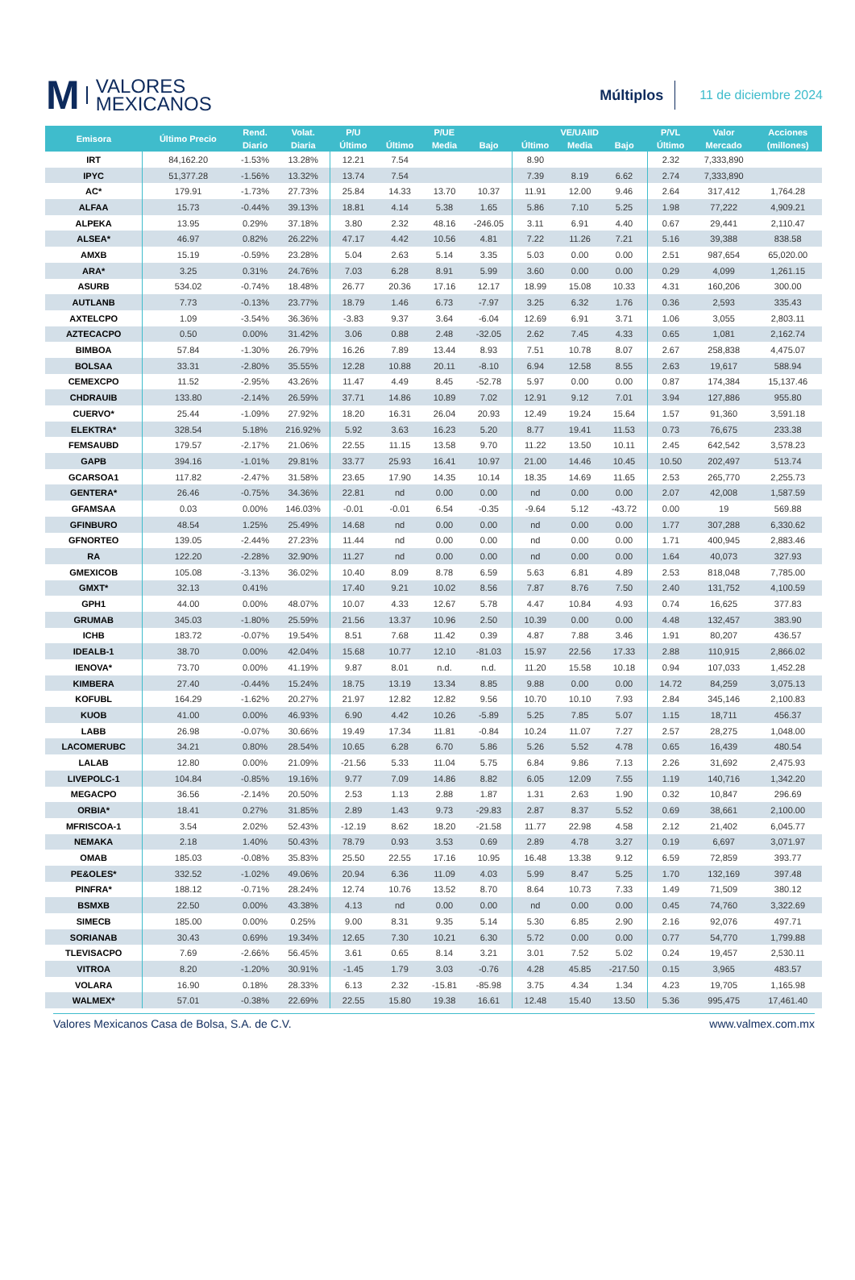M VALORES
MEXICANOS
Múltiplos
11 de diciembre 2024
| Emisora | Último Precio | Rend. | Volat. | P/U | P/UE | | | VE/UAIID | | | P/VL | Valor | Acciones |
| --- | --- | --- | --- | --- | --- | --- | --- | --- | --- | --- | --- | --- | --- |
| | | Diario | Diaria | Último | Último | Media | Bajo | Último | Media | Bajo | Último | Mercado | (millones) |
| IRT | 84,162.20 | -1.53% | 13.28% | 12.21 | 7.54 | | | 8.90 | | | 2.32 | 7,333,890 | |
| IPYC | 51,377.28 | -1.56% | 13.32% | 13.74 | 7.54 | | | 7.39 | 8.19 | 6.62 | 2.74 | 7,333,890 | |
| AC* | 179.91 | -1.73% | 27.73% | 25.84 | 14.33 | 13.70 | 10.37 | 11.91 | 12.00 | 9.46 | 2.64 | 317,412 | 1,764.28 |
| ALFAA | 15.73 | -0.44% | 39.13% | 18.81 | 4.14 | 5.38 | 1.65 | 5.86 | 7.10 | 5.25 | 1.98 | 77,222 | 4,909.21 |
| ALPEKA | 13.95 | 0.29% | 37.18% | 3.80 | 2.32 | 48.16 | -246.05 | 3.11 | 6.91 | 4.40 | 0.67 | 29,441 | 2,110.47 |
| ALSEA* | 46.97 | 0.82% | 26.22% | 47.17 | 4.42 | 10.56 | 4.81 | 7.22 | 11.26 | 7.21 | 5.16 | 39,388 | 838.58 |
| AMXB | 15.19 | -0.59% | 23.28% | 5.04 | 2.63 | 5.14 | 3.35 | 5.03 | 0.00 | 0.00 | 2.51 | 987,654 | 65,020.00 |
| ARA* | 3.25 | 0.31% | 24.76% | 7.03 | 6.28 | 8.91 | 5.99 | 3.60 | 0.00 | 0.00 | 0.29 | 4,099 | 1,261.15 |
| ASURB | 534.02 | -0.74% | 18.48% | 26.77 | 20.36 | 17.16 | 12.17 | 18.99 | 15.08 | 10.33 | 4.31 | 160,206 | 300.00 |
| AUTLANB | 7.73 | -0.13% | 23.77% | 18.79 | 1.46 | 6.73 | -7.97 | 3.25 | 6.32 | 1.76 | 0.36 | 2,593 | 335.43 |
| AXTELCPO | 1.09 | -3.54% | 36.36% | -3.83 | 9.37 | 3.64 | -6.04 | 12.69 | 6.91 | 3.71 | 1.06 | 3,055 | 2,803.11 |
| AZTECACPO | 0.50 | 0.00% | 31.42% | 3.06 | 0.88 | 2.48 | -32.05 | 2.62 | 7.45 | 4.33 | 0.65 | 1,081 | 2,162.74 |
| BIMBOA | 57.84 | -1.30% | 26.79% | 16.26 | 7.89 | 13.44 | 8.93 | 7.51 | 10.78 | 8.07 | 2.67 | 258,838 | 4,475.07 |
| BOLSAA | 33.31 | -2.80% | 35.55% | 12.28 | 10.88 | 20.11 | -8.10 | 6.94 | 12.58 | 8.55 | 2.63 | 19,617 | 588.94 |
| CEMEXCPO | 11.52 | -2.95% | 43.26% | 11.47 | 4.49 | 8.45 | -52.78 | 5.97 | 0.00 | 0.00 | 0.87 | 174,384 | 15,137.46 |
| CHDRAUIB | 133.80 | -2.14% | 26.59% | 37.71 | 14.86 | 10.89 | 7.02 | 12.91 | 9.12 | 7.01 | 3.94 | 127,886 | 955.80 |
| CUERVO* | 25.44 | -1.09% | 27.92% | 18.20 | 16.31 | 26.04 | 20.93 | 12.49 | 19.24 | 15.64 | 1.57 | 91,360 | 3,591.18 |
| ELEKTRA* | 328.54 | 5.18% | 216.92% | 5.92 | 3.63 | 16.23 | 5.20 | 8.77 | 19.41 | 11.53 | 0.73 | 76,675 | 233.38 |
| FEMSAUBD | 179.57 | -2.17% | 21.06% | 22.55 | 11.15 | 13.58 | 9.70 | 11.22 | 13.50 | 10.11 | 2.45 | 642,542 | 3,578.23 |
| GAPB | 394.16 | -1.01% | 29.81% | 33.77 | 25.93 | 16.41 | 10.97 | 21.00 | 14.46 | 10.45 | 10.50 | 202,497 | 513.74 |
| GCARSOA1 | 117.82 | -2.47% | 31.58% | 23.65 | 17.90 | 14.35 | 10.14 | 18.35 | 14.69 | 11.65 | 2.53 | 265,770 | 2,255.73 |
| GENTERA* | 26.46 | -0.75% | 34.36% | 22.81 | nd | 0.00 | 0.00 | nd | 0.00 | 0.00 | 2.07 | 42,008 | 1,587.59 |
| GFAMSAA | 0.03 | 0.00% | 146.03% | -0.01 | -0.01 | 6.54 | -0.35 | -9.64 | 5.12 | -43.72 | 0.00 | 19 | 569.88 |
| GFINBURO | 48.54 | 1.25% | 25.49% | 14.68 | nd | 0.00 | 0.00 | nd | 0.00 | 0.00 | 1.77 | 307,288 | 6,330.62 |
| GFNORTEO | 139.05 | -2.44% | 27.23% | 11.44 | nd | 0.00 | 0.00 | nd | 0.00 | 0.00 | 1.71 | 400,945 | 2,883.46 |
| RA | 122.20 | -2.28% | 32.90% | 11.27 | nd | 0.00 | 0.00 | nd | 0.00 | 0.00 | 1.64 | 40,073 | 327.93 |
| GMEXICOB | 105.08 | -3.13% | 36.02% | 10.40 | 8.09 | 8.78 | 6.59 | 5.63 | 6.81 | 4.89 | 2.53 | 818,048 | 7,785.00 |
| GMXT* | 32.13 | 0.41% | | 17.40 | 9.21 | 10.02 | 8.56 | 7.87 | 8.76 | 7.50 | 2.40 | 131,752 | 4,100.59 |
| GPH1 | 44.00 | 0.00% | 48.07% | 10.07 | 4.33 | 12.67 | 5.78 | 4.47 | 10.84 | 4.93 | 0.74 | 16,625 | 377.83 |
| GRUMAB | 345.03 | -1.80% | 25.59% | 21.56 | 13.37 | 10.96 | 2.50 | 10.39 | 0.00 | 0.00 | 4.48 | 132,457 | 383.90 |
| ICHB | 183.72 | -0.07% | 19.54% | 8.51 | 7.68 | 11.42 | 0.39 | 4.87 | 7.88 | 3.46 | 1.91 | 80,207 | 436.57 |
| IDEALB-1 | 38.70 | 0.00% | 42.04% | 15.68 | 10.77 | 12.10 | -81.03 | 15.97 | 22.56 | 17.33 | 2.88 | 110,915 | 2,866.02 |
| IENOVA* | 73.70 | 0.00% | 41.19% | 9.87 | 8.01 | n.d. | n.d. | 11.20 | 15.58 | 10.18 | 0.94 | 107,033 | 1,452.28 |
| KIMBERA | 27.40 | -0.44% | 15.24% | 18.75 | 13.19 | 13.34 | 8.85 | 9.88 | 0.00 | 0.00 | 14.72 | 84,259 | 3,075.13 |
| KOFUBL | 164.29 | -1.62% | 20.27% | 21.97 | 12.82 | 12.82 | 9.56 | 10.70 | 10.10 | 7.93 | 2.84 | 345,146 | 2,100.83 |
| KUOB | 41.00 | 0.00% | 46.93% | 6.90 | 4.42 | 10.26 | -5.89 | 5.25 | 7.85 | 5.07 | 1.15 | 18,711 | 456.37 |
| LABB | 26.98 | -0.07% | 30.66% | 19.49 | 17.34 | 11.81 | -0.84 | 10.24 | 11.07 | 7.27 | 2.57 | 28,275 | 1,048.00 |
| LACOMERUBC | 34.21 | 0.80% | 28.54% | 10.65 | 6.28 | 6.70 | 5.86 | 5.26 | 5.52 | 4.78 | 0.65 | 16,439 | 480.54 |
| LALAB | 12.80 | 0.00% | 21.09% | -21.56 | 5.33 | 11.04 | 5.75 | 6.84 | 9.86 | 7.13 | 2.26 | 31,692 | 2,475.93 |
| LIVEPOLC-1 | 104.84 | -0.85% | 19.16% | 9.77 | 7.09 | 14.86 | 8.82 | 6.05 | 12.09 | 7.55 | 1.19 | 140,716 | 1,342.20 |
| MEGACPO | 36.56 | -2.14% | 20.50% | 2.53 | 1.13 | 2.88 | 1.87 | 1.31 | 2.63 | 1.90 | 0.32 | 10,847 | 296.69 |
| ORBIA* | 18.41 | 0.27% | 31.85% | 2.89 | 1.43 | 9.73 | -29.83 | 2.87 | 8.37 | 5.52 | 0.69 | 38,661 | 2,100.00 |
| MFRISCOA-1 | 3.54 | 2.02% | 52.43% | -12.19 | 8.62 | 18.20 | -21.58 | 11.77 | 22.98 | 4.58 | 2.12 | 21,402 | 6,045.77 |
| NEMAKA | 2.18 | 1.40% | 50.43% | 78.79 | 0.93 | 3.53 | 0.69 | 2.89 | 4.78 | 3.27 | 0.19 | 6,697 | 3,071.97 |
| OMAB | 185.03 | -0.08% | 35.83% | 25.50 | 22.55 | 17.16 | 10.95 | 16.48 | 13.38 | 9.12 | 6.59 | 72,859 | 393.77 |
| PE&OLES* | 332.52 | -1.02% | 49.06% | 20.94 | 6.36 | 11.09 | 4.03 | 5.99 | 8.47 | 5.25 | 1.70 | 132,169 | 397.48 |
| PINFRA* | 188.12 | -0.71% | 28.24% | 12.74 | 10.76 | 13.52 | 8.70 | 8.64 | 10.73 | 7.33 | 1.49 | 71,509 | 380.12 |
| BSMXB | 22.50 | 0.00% | 43.38% | 4.13 | nd | 0.00 | 0.00 | nd | 0.00 | 0.00 | 0.45 | 74,760 | 3,322.69 |
| SIMECB | 185.00 | 0.00% | 0.25% | 9.00 | 8.31 | 9.35 | 5.14 | 5.30 | 6.85 | 2.90 | 2.16 | 92,076 | 497.71 |
| SORIANAB | 30.43 | 0.69% | 19.34% | 12.65 | 7.30 | 10.21 | 6.30 | 5.72 | 0.00 | 0.00 | 0.77 | 54,770 | 1,799.88 |
| TLEVISACPO | 7.69 | -2.66% | 56.45% | 3.61 | 0.65 | 8.14 | 3.21 | 3.01 | 7.52 | 5.02 | 0.24 | 19,457 | 2,530.11 |
| VITROA | 8.20 | -1.20% | 30.91% | -1.45 | 1.79 | 3.03 | -0.76 | 4.28 | 45.85 | -217.50 | 0.15 | 3,965 | 483.57 |
| VOLARA | 16.90 | 0.18% | 28.33% | 6.13 | 2.32 | -15.81 | -85.98 | 3.75 | 4.34 | 1.34 | 4.23 | 19,705 | 1,165.98 |
| WALMEX* | 57.01 | -0.38% | 22.69% | 22.55 | 15.80 | 19.38 | 16.61 | 12.48 | 15.40 | 13.50 | 5.36 | 995,475 | 17,461.40 |
Valores Mexicanos Casa de Bolsa, S.A. de C.V. www.valmex.com.mx